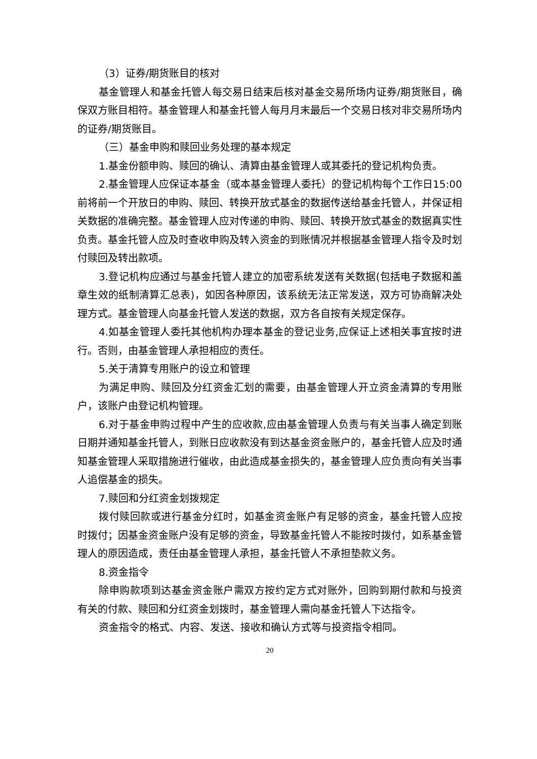（3）证券/期货账目的核对
基金管理人和基金托管人每交易日结束后核对基金交易所场内证券/期货账目，确保双方账目相符。基金管理人和基金托管人每月月末最后一个交易日核对非交易所场内的证券/期货账目。
（三）基金申购和赎回业务处理的基本规定
1.基金份额申购、赎回的确认、清算由基金管理人或其委托的登记机构负责。
2.基金管理人应保证本基金（或本基金管理人委托）的登记机构每个工作日15:00 前将前一个开放日的申购、赎回、转换开放式基金的数据传送给基金托管人，并保证相关数据的准确完整。基金管理人应对传递的申购、赎回、转换开放式基金的数据真实性负责。基金托管人应及时查收申购及转入资金的到账情况并根据基金管理人指令及时划付赎回及转出款项。
3.登记机构应通过与基金托管人建立的加密系统发送有关数据(包括电子数据和盖章生效的纸制清算汇总表)，如因各种原因，该系统无法正常发送，双方可协商解决处理方式。基金管理人向基金托管人发送的数据，双方各自按有关规定保存。
4.如基金管理人委托其他机构办理本基金的登记业务,应保证上述相关事宜按时进行。否则，由基金管理人承担相应的责任。
5.关于清算专用账户的设立和管理
为满足申购、赎回及分红资金汇划的需要，由基金管理人开立资金清算的专用账户，该账户由登记机构管理。
6.对于基金申购过程中产生的应收款,应由基金管理人负责与有关当事人确定到账日期并通知基金托管人，到账日应收款没有到达基金资金账户的，基金托管人应及时通知基金管理人采取措施进行催收，由此造成基金损失的，基金管理人应负责向有关当事人追偿基金的损失。
7.赎回和分红资金划拨规定
拨付赎回款或进行基金分红时，如基金资金账户有足够的资金，基金托管人应按时拨付；因基金资金账户没有足够的资金，导致基金托管人不能按时拨付，如系基金管理人的原因造成，责任由基金管理人承担，基金托管人不承担垫款义务。
8.资金指令
除申购款项到达基金资金账户需双方按约定方式对账外，回购到期付款和与投资有关的付款、赎回和分红资金划拨时，基金管理人需向基金托管人下达指令。
资金指令的格式、内容、发送、接收和确认方式等与投资指令相同。
20